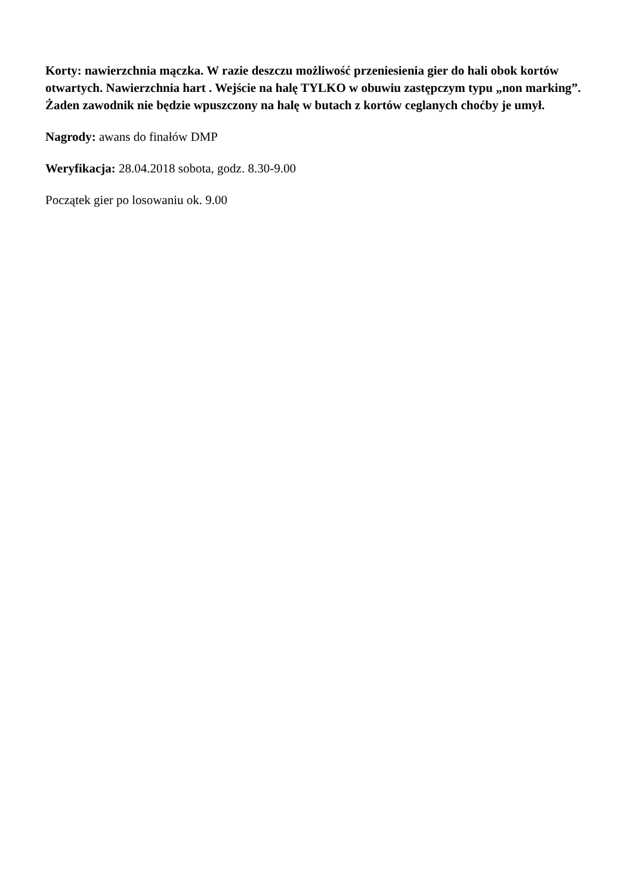Korty: nawierzchnia mączka. W razie deszczu możliwość przeniesienia gier do hali obok kortów otwartych. Nawierzchnia hart . Wejście na halę TYLKO w obuwiu zastępczym typu „non marking”. Żaden zawodnik nie będzie wpuszczony na halę w butach z kortów ceglanych choćby je umył.
Nagrody: awans do finałów DMP
Weryfikacja: 28.04.2018 sobota, godz. 8.30-9.00
Początek gier po losowaniu ok. 9.00